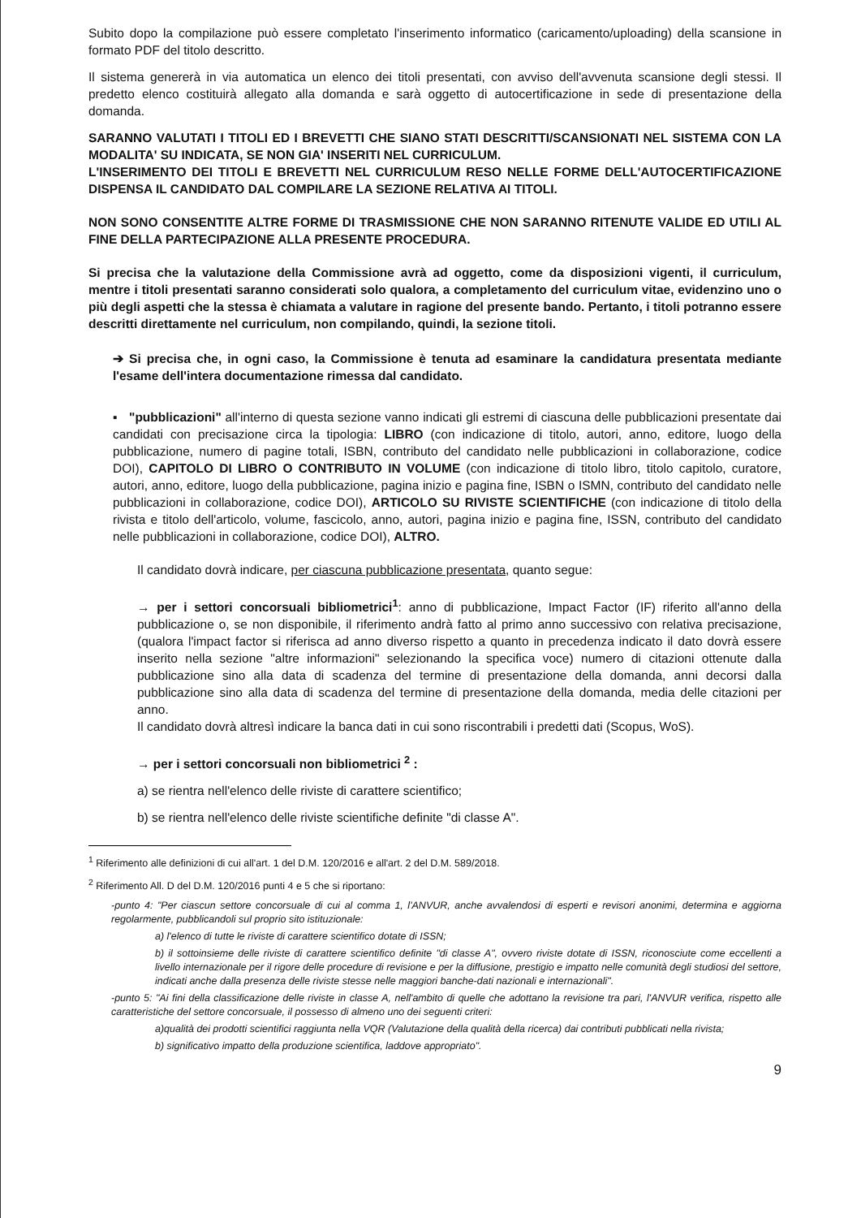Subito dopo la compilazione può essere completato l'inserimento informatico (caricamento/uploading) della scansione in formato PDF del titolo descritto.
Il sistema genererà in via automatica un elenco dei titoli presentati, con avviso dell'avvenuta scansione degli stessi. Il predetto elenco costituirà allegato alla domanda e sarà oggetto di autocertificazione in sede di presentazione della domanda.
SARANNO VALUTATI I TITOLI ED I BREVETTI CHE SIANO STATI DESCRITTI/SCANSIONATI NEL SISTEMA CON LA MODALITA' SU INDICATA, SE NON GIA' INSERITI NEL CURRICULUM.
L'INSERIMENTO DEI TITOLI E BREVETTI NEL CURRICULUM RESO NELLE FORME DELL'AUTOCERTIFICAZIONE DISPENSA IL CANDIDATO DAL COMPILARE LA SEZIONE RELATIVA AI TITOLI.
NON SONO CONSENTITE ALTRE FORME DI TRASMISSIONE CHE NON SARANNO RITENUTE VALIDE ED UTILI AL FINE DELLA PARTECIPAZIONE ALLA PRESENTE PROCEDURA.
Si precisa che la valutazione della Commissione avrà ad oggetto, come da disposizioni vigenti, il curriculum, mentre i titoli presentati saranno considerati solo qualora, a completamento del curriculum vitae, evidenzino uno o più degli aspetti che la stessa è chiamata a valutare in ragione del presente bando. Pertanto, i titoli potranno essere descritti direttamente nel curriculum, non compilando, quindi, la sezione titoli.
➔ Si precisa che, in ogni caso, la Commissione è tenuta ad esaminare la candidatura presentata mediante l'esame dell'intera documentazione rimessa dal candidato.
▪ "pubblicazioni" all'interno di questa sezione vanno indicati gli estremi di ciascuna delle pubblicazioni presentate dai candidati con precisazione circa la tipologia: LIBRO (con indicazione di titolo, autori, anno, editore, luogo della pubblicazione, numero di pagine totali, ISBN, contributo del candidato nelle pubblicazioni in collaborazione, codice DOI), CAPITOLO DI LIBRO O CONTRIBUTO IN VOLUME (con indicazione di titolo libro, titolo capitolo, curatore, autori, anno, editore, luogo della pubblicazione, pagina inizio e pagina fine, ISBN o ISMN, contributo del candidato nelle pubblicazioni in collaborazione, codice DOI), ARTICOLO SU RIVISTE SCIENTIFICHE (con indicazione di titolo della rivista e titolo dell'articolo, volume, fascicolo, anno, autori, pagina inizio e pagina fine, ISSN, contributo del candidato nelle pubblicazioni in collaborazione, codice DOI), ALTRO.
Il candidato dovrà indicare, per ciascuna pubblicazione presentata, quanto segue:
→ per i settori concorsuali bibliometrici<sup>1</sup>: anno di pubblicazione, Impact Factor (IF) riferito all'anno della pubblicazione o, se non disponibile, il riferimento andrà fatto al primo anno successivo con relativa precisazione, (qualora l'impact factor si riferisca ad anno diverso rispetto a quanto in precedenza indicato il dato dovrà essere inserito nella sezione "altre informazioni" selezionando la specifica voce) numero di citazioni ottenute dalla pubblicazione sino alla data di scadenza del termine di presentazione della domanda, anni decorsi dalla pubblicazione sino alla data di scadenza del termine di presentazione della domanda, media delle citazioni per anno.
Il candidato dovrà altresì indicare la banca dati in cui sono riscontrabili i predetti dati (Scopus, WoS).
→ per i settori concorsuali non bibliometrici <sup>2</sup> :
a) se rientra nell'elenco delle riviste di carattere scientifico;
b) se rientra nell'elenco delle riviste scientifiche definite "di classe A".
<sup>1</sup> Riferimento alle definizioni di cui all'art. 1 del D.M. 120/2016 e all'art. 2 del D.M. 589/2018.
<sup>2</sup> Riferimento All. D del D.M. 120/2016 punti 4 e 5 che si riportano:
-punto 4: "Per ciascun settore concorsuale di cui al comma 1, l'ANVUR, anche avvalendosi di esperti e revisori anonimi, determina e aggiorna regolarmente, pubblicandoli sul proprio sito istituzionale:
a) l'elenco di tutte le riviste di carattere scientifico dotate di ISSN;
b) il sottoinsieme delle riviste di carattere scientifico definite "di classe A", ovvero riviste dotate di ISSN, riconosciute come eccellenti a livello internazionale per il rigore delle procedure di revisione e per la diffusione, prestigio e impatto nelle comunità degli studiosi del settore, indicati anche dalla presenza delle riviste stesse nelle maggiori banche-dati nazionali e internazionali".
-punto 5: "Ai fini della classificazione delle riviste in classe A, nell'ambito di quelle che adottano la revisione tra pari, l'ANVUR verifica, rispetto alle caratteristiche del settore concorsuale, il possesso di almeno uno dei seguenti criteri:
a)qualità dei prodotti scientifici raggiunta nella VQR (Valutazione della qualità della ricerca) dai contributi pubblicati nella rivista;
b) significativo impatto della produzione scientifica, laddove appropriato".
9